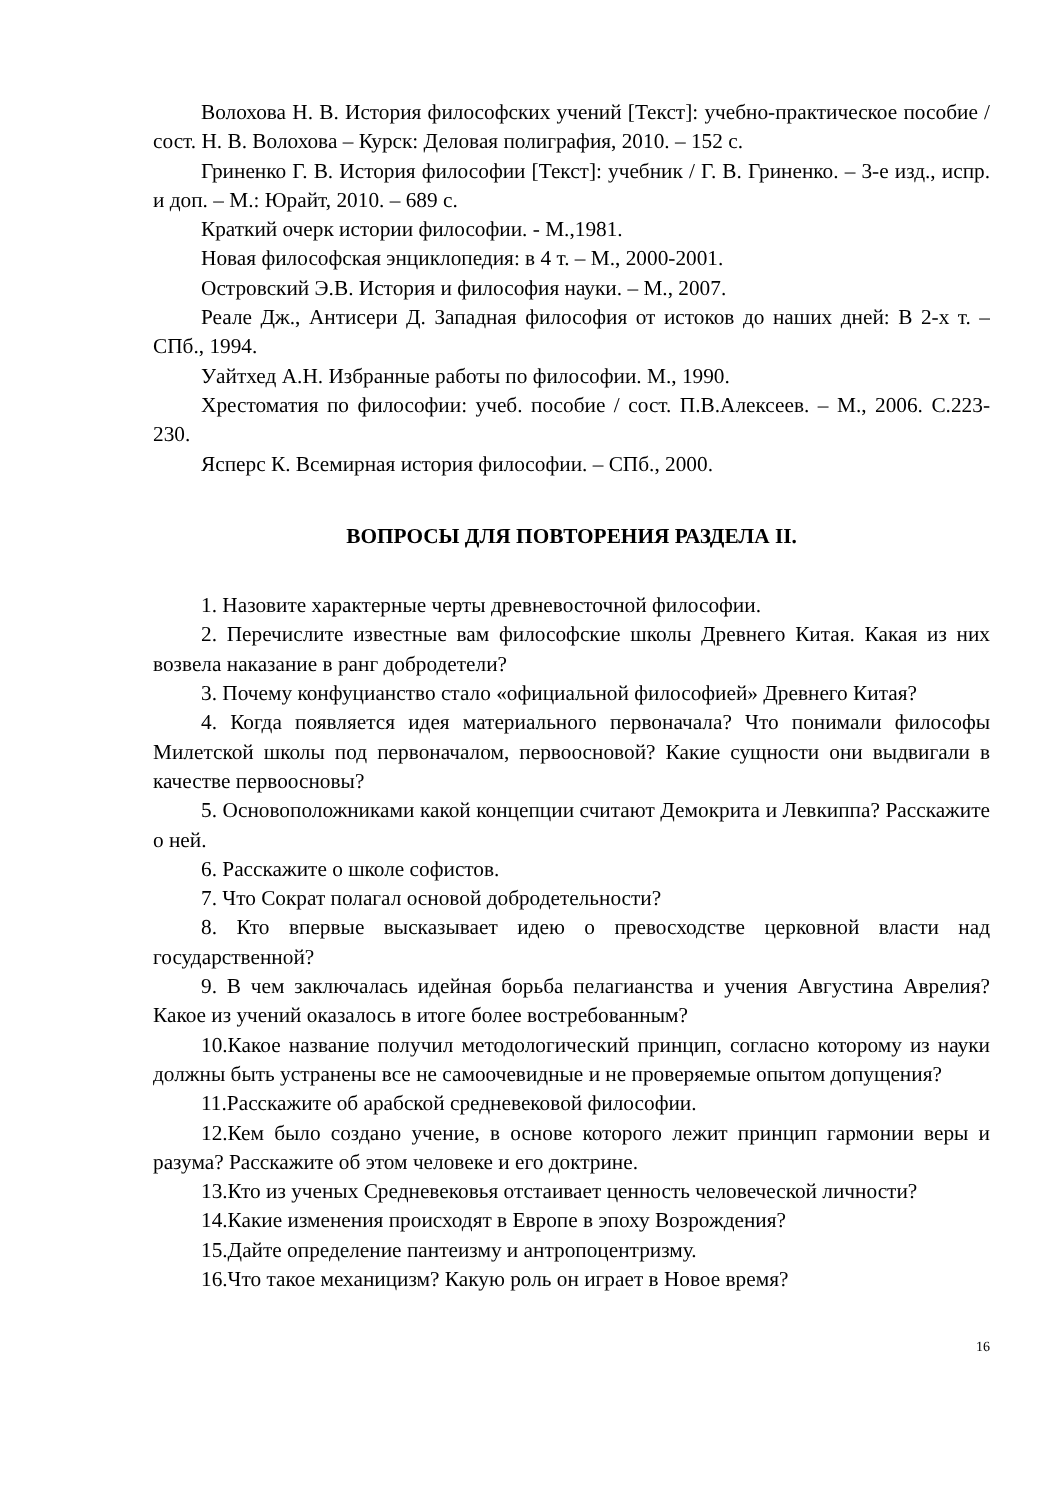Волохова Н. В. История философских учений [Текст]: учебно-практическое пособие / сост. Н. В. Волохова – Курск: Деловая полиграфия, 2010. – 152 с.
Гриненко Г. В. История философии [Текст]: учебник / Г. В. Гриненко. – 3-е изд., испр. и доп. – М.: Юрайт, 2010. – 689 с.
Краткий очерк истории философии. - М.,1981.
Новая философская энциклопедия: в 4 т. – М., 2000-2001.
Островский Э.В. История и философия науки. – М., 2007.
Реале Дж., Антисери Д. Западная философия от истоков до наших дней: В 2-х т. – СПб., 1994.
Уайтхед А.Н. Избранные работы по философии. М., 1990.
Хрестоматия по философии: учеб. пособие / сост. П.В.Алексеев. – М., 2006. С.223-230.
Ясперс К. Всемирная история философии. – СПб., 2000.
ВОПРОСЫ ДЛЯ ПОВТОРЕНИЯ РАЗДЕЛА II.
1. Назовите характерные черты древневосточной философии.
2. Перечислите известные вам философские школы Древнего Китая. Какая из них возвела наказание в ранг добродетели?
3. Почему конфуцианство стало «официальной философией» Древнего Китая?
4. Когда появляется идея материального первоначала? Что понимали философы Милетской школы под первоначалом, первоосновой? Какие сущности они выдвигали в качестве первоосновы?
5. Основоположниками какой концепции считают Демокрита и Левкиппа? Расскажите о ней.
6. Расскажите о школе софистов.
7. Что Сократ полагал основой добродетельности?
8. Кто впервые высказывает идею о превосходстве церковной власти над государственной?
9. В чем заключалась идейная борьба пелагианства и учения Августина Аврелия? Какое из учений оказалось в итоге более востребованным?
10.Какое название получил методологический принцип, согласно которому из науки должны быть устранены все не самоочевидные и не проверяемые опытом допущения?
11.Расскажите об арабской средневековой философии.
12.Кем было создано учение, в основе которого лежит принцип гармонии веры и разума? Расскажите об этом человеке и его доктрине.
13.Кто из ученых Средневековья отстаивает ценность человеческой личности?
14.Какие изменения происходят в Европе в эпоху Возрождения?
15.Дайте определение пантеизму и антропоцентризму.
16.Что такое механицизм? Какую роль он играет в Новое время?
16